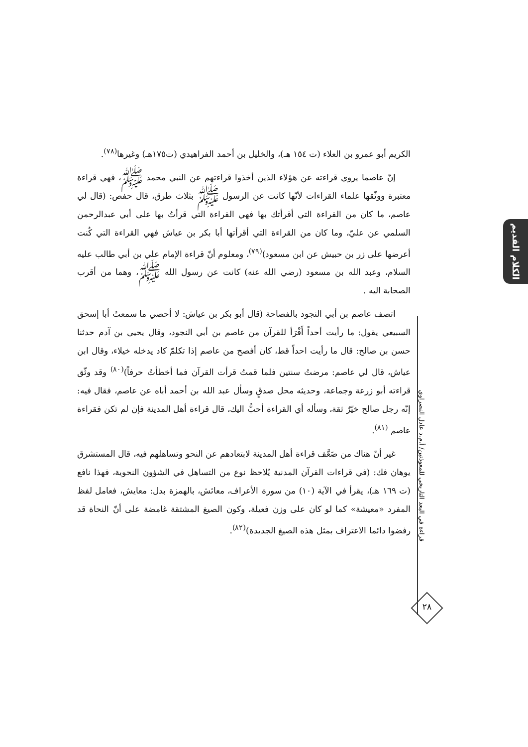الكلام القديم
الكريم أبو عمرو بن العلاء (ت ١٥٤ هـ)، والخليل بن أحمد الفراهيدي (ت١٧٥هـ) وغيرها<sup>(٧٨)</sup>.
إنّ عاصما يروي قراءته عن هؤلاء الذين أخذوا قراءتهم عن النبي محمد ﷺ، فهي قراءة معتبرة ووثّقها علماء القراءات لأنّها كانت عن الرسول ﷺ بثلاث طرق، قال حفص: (قال لي عاصم، ما كان من القراءة التي أقرأتك بها فهي القراءة التي قرأتُ بها على أبي عبدالرحمن السلمي عن عليّ، وما كان من القراءة التي أقرأتها أبا بكر بن عياش فهي القراءة التي كُنت أعرضها على زر بن حبيش عن ابن مسعود)<sup>(٧٩)</sup>، ومعلوم أنّ قراءة الإمام علي بن أبي طالب عليه السلام، وعبد الله بن مسعود (رضي الله عنه) كانت عن رسول الله ﷺ، وهما من أقرب الصحابة اليه .
اتصف عاصم بن أبي النجود بالفصاحة (قال أبو بكر بن عياش: لا أحصي ما سمعتُ أبا إسحق السبيعي يقول: ما رأيت أحداً أَقْرَأ للقرآن من عاصم بن أبي النجود، وقال يحيى بن آدم حدثنا حسن بن صالح: قال ما رأيت احداً قط، كان أفصح من عاصم إذا تكلمّ كاد يدخله خيلاء، وقال ابن عياش، قال لي عاصم: مرضتُ سنتين فلما قمتُ قرأت القرآن فما أخطأتُ حرفاً)<sup>(٨٠)</sup> وقد وثّق قراءته أبو زرعة وجماعة، وحديثه محل صدقٍ وسأل عبد الله بن أحمد أباه عن عاصم، فقال فيه: إنّه رجل صالح خيّرٌ ثقة، وسأله أي القراءة أحبُّ اليك، قال قراءة أهل المدينة فإن لم تكن فقراءة عاصم <sup>(٨١)</sup>.
غير أنّ هناك من ضَعَّف قراءة أهل المدينة لابتعادهم عن النحو وتساهلهم فيه، قال المستشرق يوهان فك: (في قراءات القرآن المدنية يُلاحظ نوع من التساهل في الشؤون النحوية، فهذا نافع (ت ١٦٩ هـ)، يقرأ في الآية (١٠) من سورة الأعراف، معائش، بالهمزة بدل: معايش، فعامل لفظ المفرد «معيشة» كما لو كان على وزن فعيلة، وكون الصيغ المشتقة غامضة على أنّ النحاة قد رفضوا دائما الاعتراف بمثل هذه الصيغ الجديدة)<sup>(٨٢)</sup>.
قراءة في البعد التاريخي للمعوذتين/ أ.م.د عادل النصراوي
٢٨